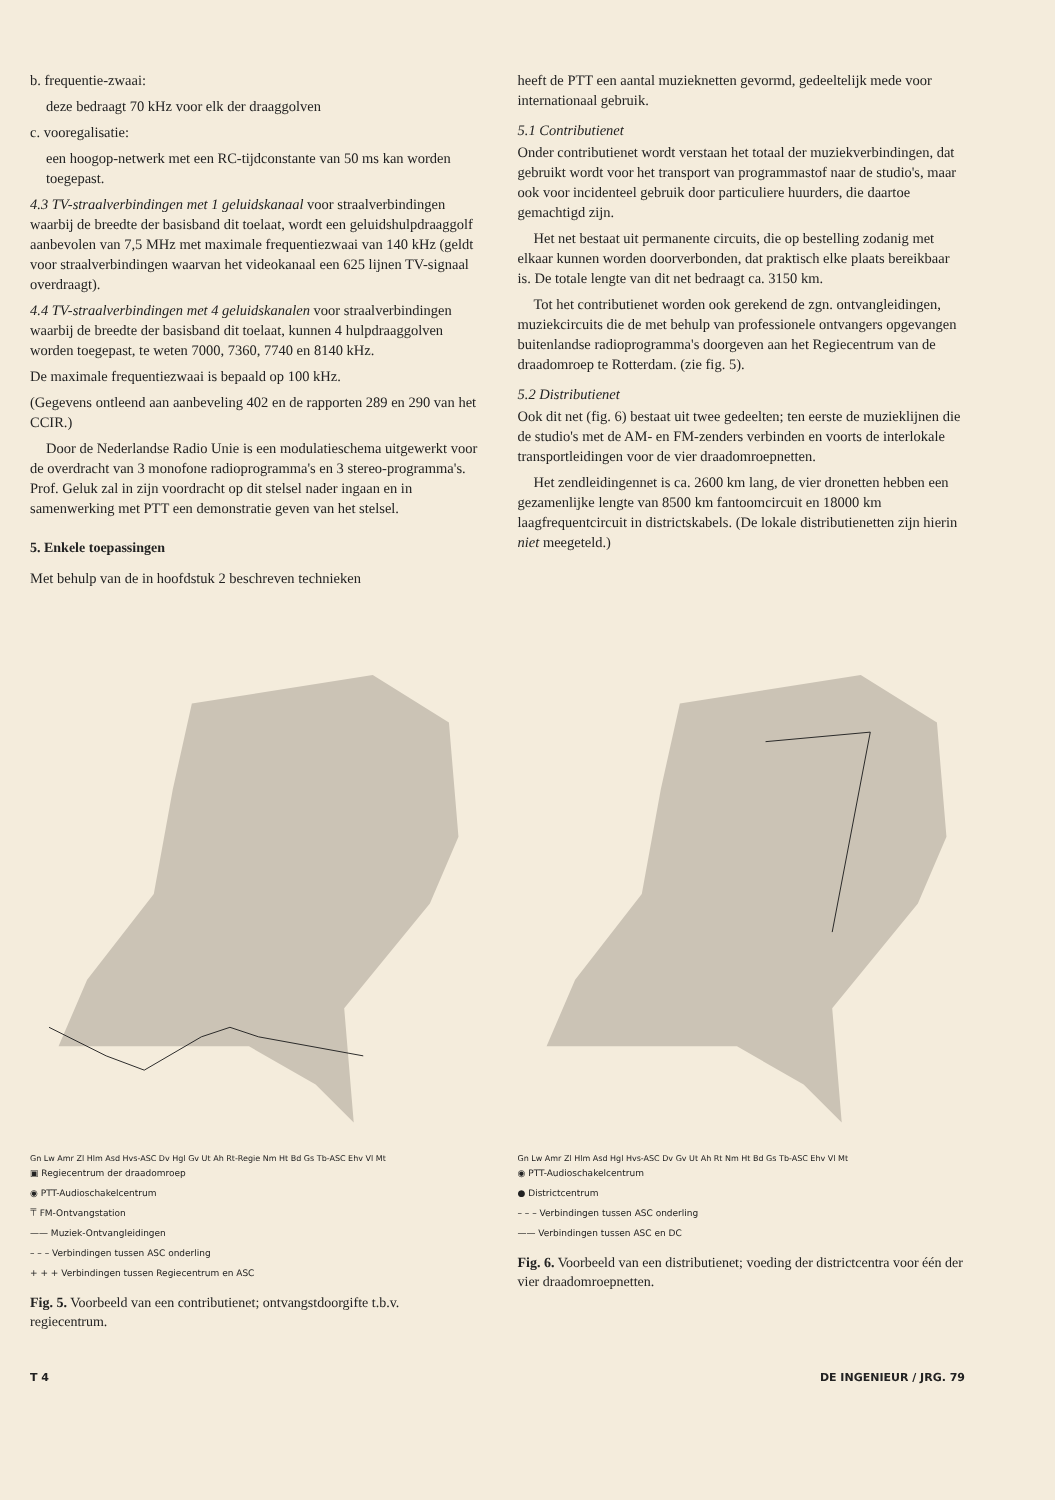b. frequentie-zwaai:
deze bedraagt 70 kHz voor elk der draaggolven
c. vooregalisatie:
een hoogop-netwerk met een RC-tijdconstante van 50 ms kan worden toegepast.
4.3 TV-straalverbindingen met 1 geluidskanaal voor straalverbindingen waarbij de breedte der basisband dit toelaat, wordt een geluidshulpdraaggolf aanbevolen van 7,5 MHz met maximale frequentiezwaai van 140 kHz (geldt voor straalverbindingen waarvan het videokanaal een 625 lijnen TV-signaal overdraagt).
4.4 TV-straalverbindingen met 4 geluidskanalen voor straalverbindingen waarbij de breedte der basisband dit toelaat, kunnen 4 hulpdraaggolven worden toegepast, te weten 7000, 7360, 7740 en 8140 kHz.
De maximale frequentiezwaai is bepaald op 100 kHz.
(Gegevens ontleend aan aanbeveling 402 en de rapporten 289 en 290 van het CCIR.)
Door de Nederlandse Radio Unie is een modulatieschema uitgewerkt voor de overdracht van 3 monofone radioprogramma's en 3 stereo-programma's. Prof. Geluk zal in zijn voordracht op dit stelsel nader ingaan en in samenwerking met PTT een demonstratie geven van het stelsel.
5. Enkele toepassingen
Met behulp van de in hoofdstuk 2 beschreven technieken
heeft de PTT een aantal muzieknetten gevormd, gedeeltelijk mede voor internationaal gebruik.
5.1 Contributienet
Onder contributienet wordt verstaan het totaal der muziekverbindingen, dat gebruikt wordt voor het transport van programmastof naar de studio's, maar ook voor incidenteel gebruik door particuliere huurders, die daartoe gemachtigd zijn.
Het net bestaat uit permanente circuits, die op bestelling zodanig met elkaar kunnen worden doorverbonden, dat praktisch elke plaats bereikbaar is. De totale lengte van dit net bedraagt ca. 3150 km.
Tot het contributienet worden ook gerekend de zgn. ontvangleidingen, muziekcircuits die de met behulp van professionele ontvangers opgevangen buitenlandse radioprogramma's doorgeven aan het Regiecentrum van de draadomroep te Rotterdam. (zie fig. 5).
5.2 Distributienet
Ook dit net (fig. 6) bestaat uit twee gedeelten; ten eerste de muzieklijnen die de studio's met de AM- en FM-zenders verbinden en voorts de interlokale transportleidingen voor de vier draadomroepnetten.
Het zendleidingennet is ca. 2600 km lang, de vier dronetten hebben een gezamenlijke lengte van 8500 km fantoomcircuit en 18000 km laagfrequentcircuit in districtskabels. (De lokale distributienetten zijn hierin niet meegeteld.)
Gn Lw Amr Zl Hlm Asd Hvs-ASC Dv Hgl Gv Ut Ah Rt-Regie Nm Ht Bd Gs Tb-ASC Ehv Vl Mt
▣ Regiecentrum der draadomroep
◉ PTT-Audioschakelcentrum
⍑ FM-Ontvangstation
—— Muziek-Ontvangleidingen
– – – Verbindingen tussen ASC onderling
+ + + Verbindingen tussen Regiecentrum en ASC
Fig. 5. Voorbeeld van een contributienet; ontvangstdoorgifte t.b.v. regiecentrum.
Gn Lw Amr Zl Hlm Asd Hgl Hvs-ASC Dv Gv Ut Ah Rt Nm Ht Bd Gs Tb-ASC Ehv Vl Mt
◉ PTT-Audioschakelcentrum
● Districtcentrum
– – – Verbindingen tussen ASC onderling
—— Verbindingen tussen ASC en DC
Fig. 6. Voorbeeld van een distributienet; voeding der districtcentra voor één der vier draadomroepnetten.
T 4 DE INGENIEUR / JRG. 79